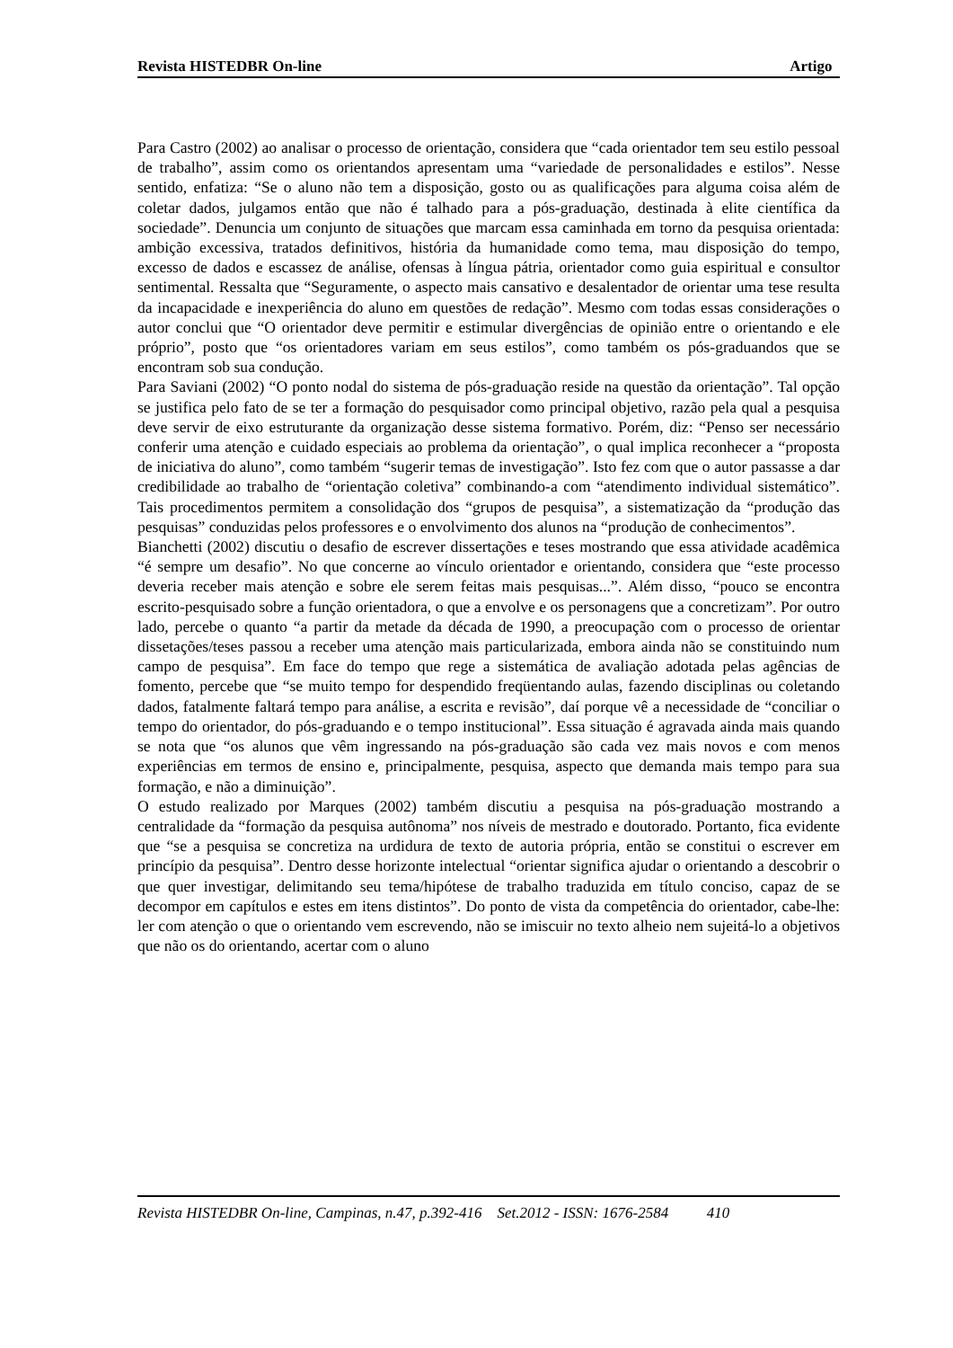Revista HISTEDBR On-line Artigo
Para Castro (2002) ao analisar o processo de orientação, considera que “cada orientador tem seu estilo pessoal de trabalho”, assim como os orientandos apresentam uma “variedade de personalidades e estilos”. Nesse sentido, enfatiza: “Se o aluno não tem a disposição, gosto ou as qualificações para alguma coisa além de coletar dados, julgamos então que não é talhado para a pós-graduação, destinada à elite científica da sociedade”. Denuncia um conjunto de situações que marcam essa caminhada em torno da pesquisa orientada: ambição excessiva, tratados definitivos, história da humanidade como tema, mau disposição do tempo, excesso de dados e escassez de análise, ofensas à língua pátria, orientador como guia espiritual e consultor sentimental. Ressalta que “Seguramente, o aspecto mais cansativo e desalentador de orientar uma tese resulta da incapacidade e inexperiência do aluno em questões de redação”. Mesmo com todas essas considerações o autor conclui que “O orientador deve permitir e estimular divergências de opinião entre o orientando e ele próprio”, posto que “os orientadores variam em seus estilos”, como também os pós-graduandos que se encontram sob sua condução.
Para Saviani (2002) “O ponto nodal do sistema de pós-graduação reside na questão da orientação”. Tal opção se justifica pelo fato de se ter a formação do pesquisador como principal objetivo, razão pela qual a pesquisa deve servir de eixo estruturante da organização desse sistema formativo. Porém, diz: “Penso ser necessário conferir uma atenção e cuidado especiais ao problema da orientação”, o qual implica reconhecer a “proposta de iniciativa do aluno”, como também “sugerir temas de investigação”. Isto fez com que o autor passasse a dar credibilidade ao trabalho de “orientação coletiva” combinando-a com “atendimento individual sistemático”. Tais procedimentos permitem a consolidação dos “grupos de pesquisa”, a sistematização da “produção das pesquisas” conduzidas pelos professores e o envolvimento dos alunos na “produção de conhecimentos”.
Bianchetti (2002) discutiu o desafio de escrever dissertações e teses mostrando que essa atividade acadêmica “é sempre um desafio”. No que concerne ao vínculo orientador e orientando, considera que “este processo deveria receber mais atenção e sobre ele serem feitas mais pesquisas...”. Além disso, “pouco se encontra escrito-pesquisado sobre a função orientadora, o que a envolve e os personagens que a concretizam”. Por outro lado, percebe o quanto “a partir da metade da década de 1990, a preocupação com o processo de orientar dissetações/teses passou a receber uma atenção mais particularizada, embora ainda não se constituindo num campo de pesquisa”. Em face do tempo que rege a sistemática de avaliação adotada pelas agências de fomento, percebe que “se muito tempo for despendido freqüentando aulas, fazendo disciplinas ou coletando dados, fatalmente faltará tempo para análise, a escrita e revisão”, daí porque vê a necessidade de “conciliar o tempo do orientador, do pós-graduando e o tempo institucional”. Essa situação é agravada ainda mais quando se nota que “os alunos que vêm ingressando na pós-graduação são cada vez mais novos e com menos experiências em termos de ensino e, principalmente, pesquisa, aspecto que demanda mais tempo para sua formação, e não a diminuição”.
O estudo realizado por Marques (2002) também discutiu a pesquisa na pós-graduação mostrando a centralidade da “formação da pesquisa autônoma” nos níveis de mestrado e doutorado. Portanto, fica evidente que “se a pesquisa se concretiza na urdidura de texto de autoria própria, então se constitui o escrever em princípio da pesquisa”. Dentro desse horizonte intelectual “orientar significa ajudar o orientando a descobrir o que quer investigar, delimitando seu tema/hipótese de trabalho traduzida em título conciso, capaz de se decompor em capítulos e estes em itens distintos”. Do ponto de vista da competência do orientador, cabe-lhe: ler com atenção o que o orientando vem escrevendo, não se imiscuir no texto alheio nem sujeitá-lo a objetivos que não os do orientando, acertar com o aluno
Revista HISTEDBR On-line, Campinas, n.47, p.392-416 Set.2012 - ISSN: 1676-2584 410